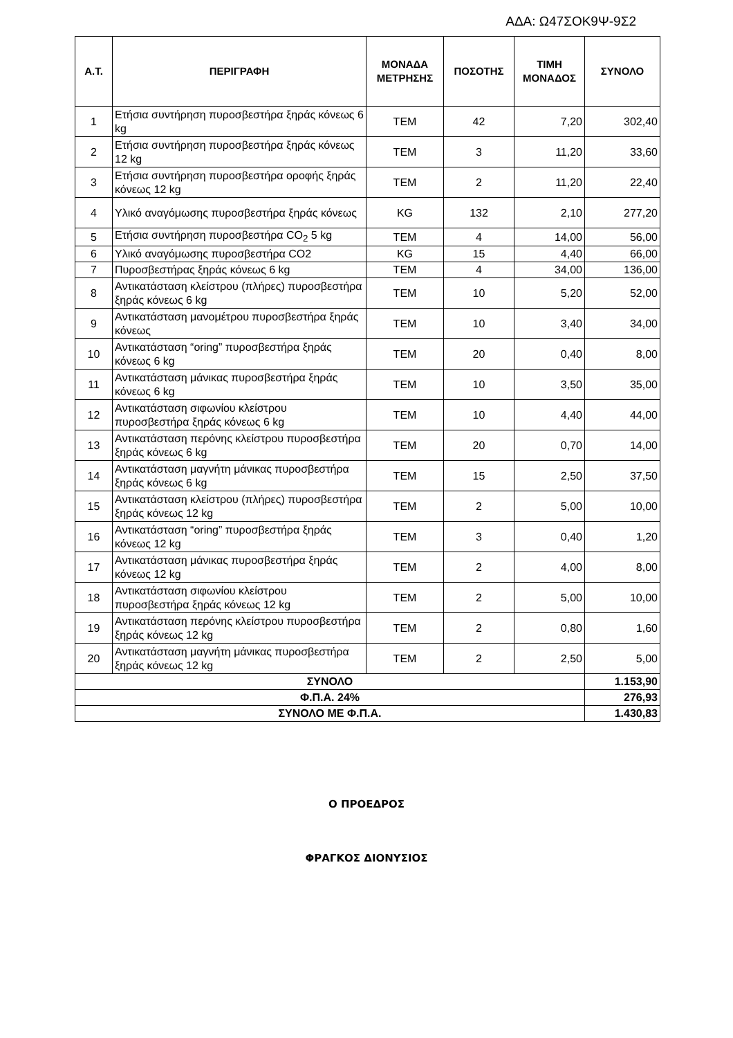ΑΔΑ: Ω47ΣΟΚ9Ψ-9Σ2
| Α.Τ. | ΠΕΡΙΓΡΑΦΗ | ΜΟΝΑΔΑ ΜΕΤΡΗΣΗΣ | ΠΟΣΟΤΗΣ | ΤΙΜΗ ΜΟΝΑΔΟΣ | ΣΥΝΟΛΟ |
| --- | --- | --- | --- | --- | --- |
| 1 | Ετήσια συντήρηση πυροσβεστήρα ξηράς κόνεως 6 kg | ΤΕΜ | 42 | 7,20 | 302,40 |
| 2 | Ετήσια συντήρηση πυροσβεστήρα ξηράς κόνεως 12 kg | ΤΕΜ | 3 | 11,20 | 33,60 |
| 3 | Ετήσια συντήρηση πυροσβεστήρα οροφής ξηράς κόνεως 12 kg | ΤΕΜ | 2 | 11,20 | 22,40 |
| 4 | Υλικό αναγόμωσης πυροσβεστήρα ξηράς κόνεως | KG | 132 | 2,10 | 277,20 |
| 5 | Ετήσια συντήρηση πυροσβεστήρα CO<sub>2</sub> 5 kg | ΤΕΜ | 4 | 14,00 | 56,00 |
| 6 | Υλικό αναγόμωσης πυροσβεστήρα CO2 | KG | 15 | 4,40 | 66,00 |
| 7 | Πυροσβεστήρας ξηράς κόνεως 6 kg | ΤΕΜ | 4 | 34,00 | 136,00 |
| 8 | Αντικατάσταση κλείστρου (πλήρες) πυροσβεστήρα ξηράς κόνεως 6 kg | ΤΕΜ | 10 | 5,20 | 52,00 |
| 9 | Αντικατάσταση μανομέτρου πυροσβεστήρα ξηράς κόνεως | ΤΕΜ | 10 | 3,40 | 34,00 |
| 10 | Αντικατάσταση “oring” πυροσβεστήρα ξηράς κόνεως 6 kg | ΤΕΜ | 20 | 0,40 | 8,00 |
| 11 | Αντικατάσταση μάνικας πυροσβεστήρα ξηράς κόνεως 6 kg | ΤΕΜ | 10 | 3,50 | 35,00 |
| 12 | Αντικατάσταση σιφωνίου κλείστρου πυροσβεστήρα ξηράς κόνεως 6 kg | ΤΕΜ | 10 | 4,40 | 44,00 |
| 13 | Αντικατάσταση περόνης κλείστρου πυροσβεστήρα ξηράς κόνεως 6 kg | ΤΕΜ | 20 | 0,70 | 14,00 |
| 14 | Αντικατάσταση μαγνήτη μάνικας πυροσβεστήρα ξηράς κόνεως 6 kg | ΤΕΜ | 15 | 2,50 | 37,50 |
| 15 | Αντικατάσταση κλείστρου (πλήρες) πυροσβεστήρα ξηράς κόνεως 12 kg | ΤΕΜ | 2 | 5,00 | 10,00 |
| 16 | Αντικατάσταση “oring” πυροσβεστήρα ξηράς κόνεως 12 kg | ΤΕΜ | 3 | 0,40 | 1,20 |
| 17 | Αντικατάσταση μάνικας πυροσβεστήρα ξηράς κόνεως 12 kg | ΤΕΜ | 2 | 4,00 | 8,00 |
| 18 | Αντικατάσταση σιφωνίου κλείστρου πυροσβεστήρα ξηράς κόνεως 12 kg | ΤΕΜ | 2 | 5,00 | 10,00 |
| 19 | Αντικατάσταση περόνης κλείστρου πυροσβεστήρα ξηράς κόνεως 12 kg | ΤΕΜ | 2 | 0,80 | 1,60 |
| 20 | Αντικατάσταση μαγνήτη μάνικας πυροσβεστήρα ξηράς κόνεως 12 kg | ΤΕΜ | 2 | 2,50 | 5,00 |
| ΣΥΝΟΛΟ | | | | | 1.153,90 |
| Φ.Π.Α. 24% | | | | | 276,93 |
| ΣΥΝΟΛΟ ΜΕ Φ.Π.Α. | | | | | 1.430,83 |
Ο ΠΡΟΕΔΡΟΣ
ΦΡΑΓΚΟΣ ΔΙΟΝΥΣΙΟΣ